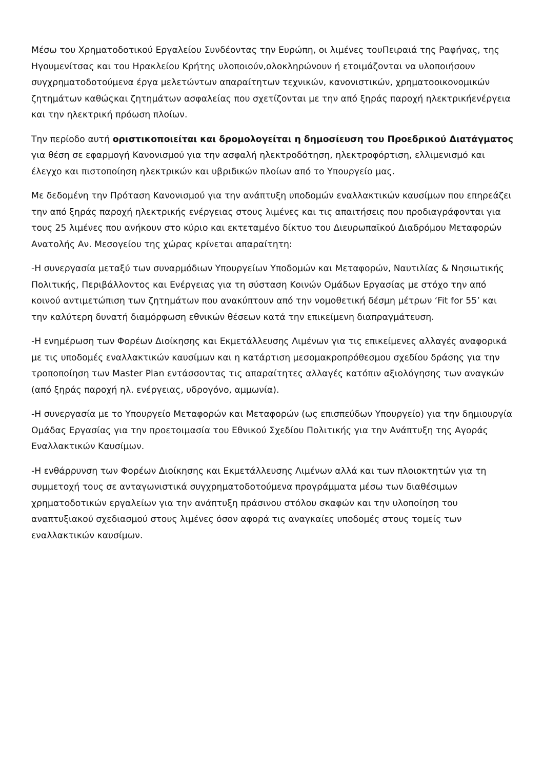Μέσω του Χρηματοδοτικού Εργαλείου Συνδέοντας την Ευρώπη, οι λιμένες τουΠειραιά της Ραφήνας, της Ηγουμενίτσας και του Ηρακλείου Κρήτης υλοποιούν,ολοκληρώνουν ή ετοιμάζονται να υλοποιήσουν συγχρηματοδοτούμενα έργα μελετώντων απαραίτητων τεχνικών, κανονιστικών, χρηματοοικονομικών ζητημάτων καθώςκαι ζητημάτων ασφαλείας που σχετίζονται με την από ξηράς παροχή ηλεκτρικήενέργεια και την ηλεκτρική πρόωση πλοίων.
Την περίοδο αυτή οριστικοποιείται και δρομολογείται η δημοσίευση του Προεδρικού Διατάγματος για θέση σε εφαρμογή Κανονισμού για την ασφαλή ηλεκτροδότηση, ηλεκτροφόρτιση, ελλιμενισμό και έλεγχο και πιστοποίηση ηλεκτρικών και υβριδικών πλοίων από το Υπουργείο μας.
Με δεδομένη την Πρόταση Κανονισμού για την ανάπτυξη υποδομών εναλλακτικών καυσίμων που επηρεάζει την από ξηράς παροχή ηλεκτρικής ενέργειας στους λιμένες και τις απαιτήσεις που προδιαγράφονται για τους 25 λιμένες που ανήκουν στο κύριο και εκτεταμένο δίκτυο του Διευρωπαϊκού Διαδρόμου Μεταφορών Ανατολής Αν. Μεσογείου της χώρας κρίνεται απαραίτητη:
-Η συνεργασία μεταξύ των συναρμόδιων Υπουργείων Υποδομών και Μεταφορών, Ναυτιλίας & Νησιωτικής Πολιτικής, Περιβάλλοντος και Ενέργειας για τη σύσταση Κοινών Ομάδων Εργασίας με στόχο την από κοινού αντιμετώπιση των ζητημάτων που ανακύπτουν από την νομοθετική δέσμη μέτρων ‘Fit for 55’ και την καλύτερη δυνατή διαμόρφωση εθνικών θέσεων κατά την επικείμενη διαπραγμάτευση.
-Η ενημέρωση των Φορέων Διοίκησης και Εκμετάλλευσης Λιμένων για τις επικείμενες αλλαγές αναφορικά με τις υποδομές εναλλακτικών καυσίμων και η κατάρτιση μεσομακροπρόθεσμου σχεδίου δράσης για την τροποποίηση των Master Plan εντάσσοντας τις απαραίτητες αλλαγές κατόπιν αξιολόγησης των αναγκών (από ξηράς παροχή ηλ. ενέργειας, υδρογόνο, αμμωνία).
-Η συνεργασία με το Υπουργείο Μεταφορών και Μεταφορών (ως επισπεύδων Υπουργείο) για την δημιουργία Ομάδας Εργασίας για την προετοιμασία του Εθνικού Σχεδίου Πολιτικής για την Ανάπτυξη της Αγοράς Εναλλακτικών Καυσίμων.
-Η ενθάρρυνση των Φορέων Διοίκησης και Εκμετάλλευσης Λιμένων αλλά και των πλοιοκτητών για τη συμμετοχή τους σε ανταγωνιστικά συγχρηματοδοτούμενα προγράμματα μέσω των διαθέσιμων χρηματοδοτικών εργαλείων για την ανάπτυξη πράσινου στόλου σκαφών και την υλοποίηση του αναπτυξιακού σχεδιασμού στους λιμένες όσον αφορά τις αναγκαίες υποδομές στους τομείς των εναλλακτικών καυσίμων.